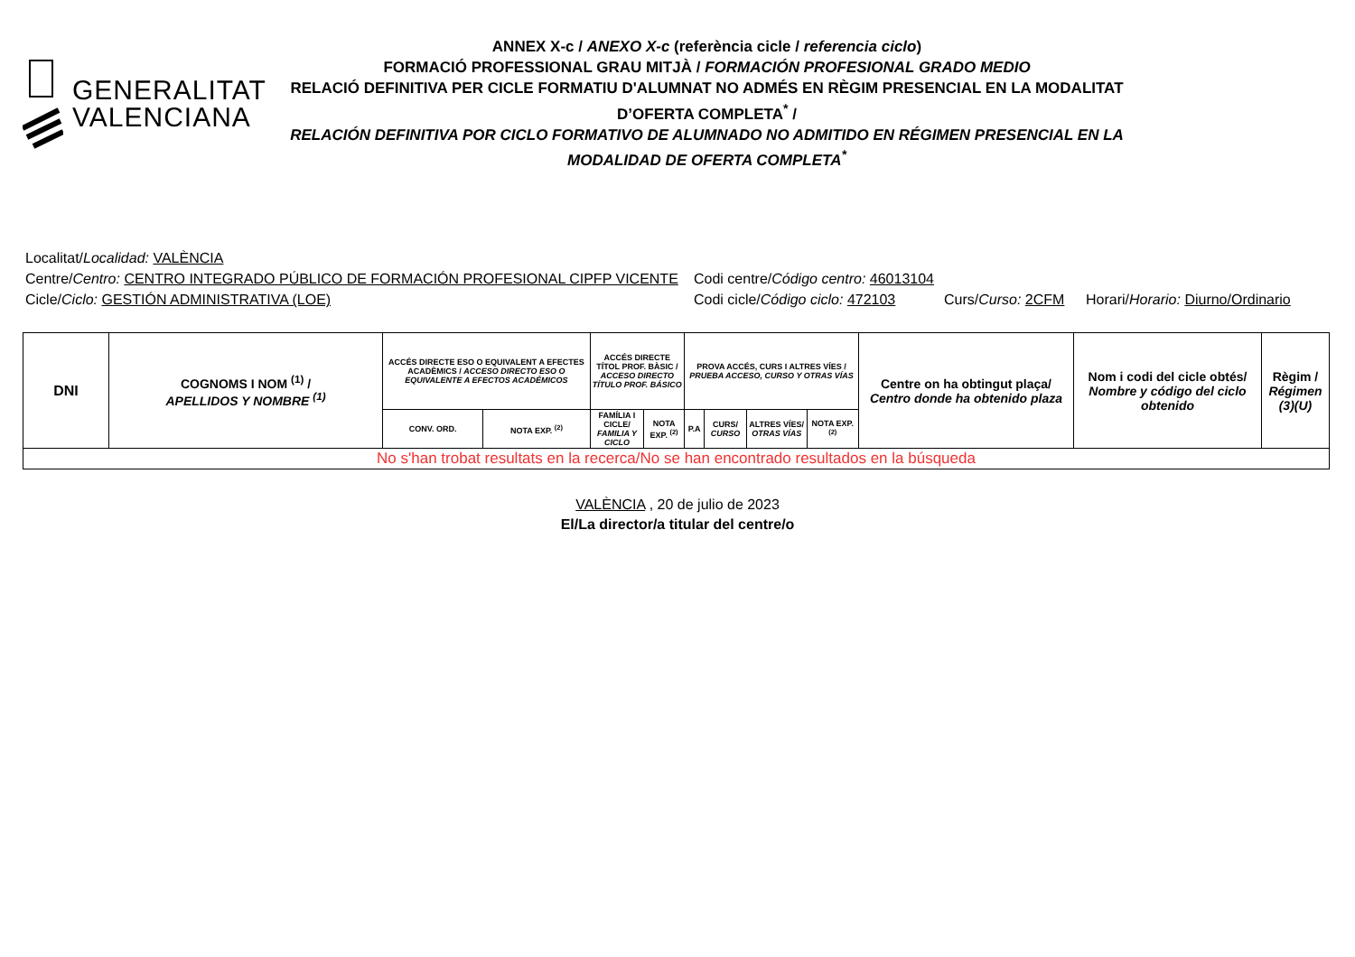GENERALITAT
VALENCIANA
ANNEX X-c / ANEXO X-c (referència cicle / referencia ciclo)
FORMACIÓ PROFESSIONAL GRAU MITJÀ / FORMACIÓN PROFESIONAL GRADO MEDIO
RELACIÓ DEFINITIVA PER CICLE FORMATIU D'ALUMNAT NO ADMÉS EN RÈGIM PRESENCIAL EN LA MODALITAT D’OFERTA COMPLETA<sup>*</sup> /
RELACIÓN DEFINITIVA POR CICLO FORMATIVO DE ALUMNADO NO ADMITIDO EN RÉGIMEN PRESENCIAL EN LA MODALIDAD DE OFERTA COMPLETA<sup>*</sup>
Localitat/ Localidad: VALÈNCIA
Centre/Centro: CENTRO INTEGRADO PÚBLICO DE FORMACIÓN PROFESIONAL CIPFP VICENTE Codi centre/Código centro: 46013104
Cicle/Ciclo: GESTIÓN ADMINISTRATIVA (LOE) Codi cicle/Código ciclo: 472103 Curs/Curso: 2CFM Horari/Horario: Diurno/Ordinario
| DNI | COGNOMS I NOM <sup>(1)</sup> / APELLIDOS Y NOMBRE <sup>(1)</sup> | ACCÉS DIRECTE ESO O EQUIVALENT A EFECTES ACADÈMICS / ACCESO DIRECTO ESO O EQUIVALENTE A EFECTOS ACADÉMICOS | | ACCÉS DIRECTE TÍTOL PROF. BÀSIC / ACCESO DIRECTO TÍTULO PROF. BÁSICO | | PROVA ACCÉS, CURS I ALTRES VÍES / PRUEBA ACCESO, CURSO Y OTRAS VÍAS | | | | Centre on ha obtingut plaça/ Centro donde ha obtenido plaza | Nom i codi del cicle obtés/ Nombre y código del ciclo obtenido | Règim / Régimen (3)(U) |
| --- | --- | --- | --- | --- | --- | --- | --- | --- | --- | --- | --- | --- |
| | | CONV. ORD. | NOTA EXP. <sup>(2)</sup> | FAMÍLIA I CICLE/ FAMILIA Y CICLO | NOTA EXP. <sup>(2)</sup> | P.A | CURS/ CURSO | ALTRES VÍES/ OTRAS VÍAS | NOTA EXP. <sup>(2)</sup> | | | |
| No s'han trobat resultats en la recerca/No se han encontrado resultados en la búsqueda | | | | | | | | | | | | |
VALÈNCIA , 20 de julio de 2023
El/La director/a titular del centre/o